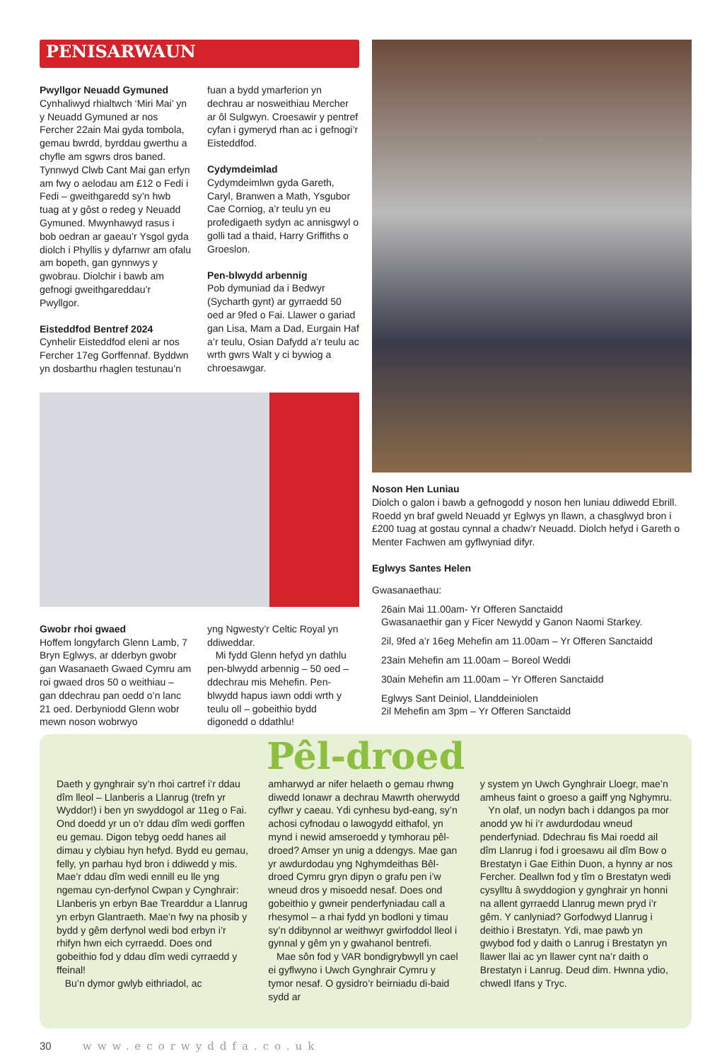PENISARWAUN
Pwyllgor Neuadd Gymuned
Cynhaliwyd rhialtwch ‘Miri Mai’ yn y Neuadd Gymuned ar nos Fercher 22ain Mai gyda tombola, gemau bwrdd, byrddau gwerthu a chyfle am sgwrs dros baned. Tynnwyd Clwb Cant Mai gan erfyn am fwy o aelodau am £12 o Fedi i Fedi – gweithgaredd sy’n hwb tuag at y gôst o redeg y Neuadd Gymuned. Mwynhawyd rasus i bob oedran ar gaeau’r Ysgol gyda diolch i Phyllis y dyfarnwr am ofalu am bopeth, gan gynnwys y gwobrau. Diolchir i bawb am gefnogi gweithgareddau’r Pwyllgor.
Eisteddfod Bentref 2024
Cynhelir Eisteddfod eleni ar nos Fercher 17eg Gorffennaf. Byddwn yn dosbarthu rhaglen testunau’n
fuan a bydd ymarferion yn dechrau ar nosweithiau Mercher ar ôl Sulgwyn. Croesawir y pentref cyfan i gymeryd rhan ac i gefnogi’r Eisteddfod.
Cydymdeimlad
Cydymdeimlwn gyda Gareth, Caryl, Branwen a Math, Ysgubor Cae Corniog, a’r teulu yn eu profedigaeth sydyn ac annisgwyl o golli tad a thaid, Harry Griffiths o Groeslon.
Pen-blwydd arbennig
Pob dymuniad da i Bedwyr (Sycharth gynt) ar gyrraedd 50 oed ar 9fed o Fai. Llawer o gariad gan Lisa, Mam a Dad, Eurgain Haf a’r teulu, Osian Dafydd a’r teulu ac wrth gwrs Walt y ci bywiog a chroesawgar.
Gwobr rhoi gwaed
Hoffem longyfarch Glenn Lamb, 7 Bryn Eglwys, ar dderbyn gwobr gan Wasanaeth Gwaed Cymru am roi gwaed dros 50 o weithiau – gan ddechrau pan oedd o’n lanc 21 oed. Derbyniodd Glenn wobr mewn noson wobrwyo
yng Ngwesty’r Celtic Royal yn ddiweddar.
Mi fydd Glenn hefyd yn dathlu pen-blwydd arbennig – 50 oed – ddechrau mis Mehefin. Pen-blwydd hapus iawn oddi wrth y teulu oll – gobeithio bydd digonedd o ddathlu!
Noson Hen Luniau
Diolch o galon i bawb a gefnogodd y noson hen luniau ddiwedd Ebrill. Roedd yn braf gweld Neuadd yr Eglwys yn llawn, a chasglwyd bron i £200 tuag at gostau cynnal a chadw’r Neuadd. Diolch hefyd i Gareth o Menter Fachwen am gyflwyniad difyr.
Eglwys Santes Helen
Gwasanaethau:
26ain Mai 11.00am- Yr Offeren Sanctaidd
Gwasanaethir gan y Ficer Newydd y Ganon Naomi Starkey.
2il, 9fed a’r 16eg Mehefin am 11.00am – Yr Offeren Sanctaidd
23ain Mehefin am 11.00am – Boreol Weddi
30ain Mehefin am 11.00am – Yr Offeren Sanctaidd
Eglwys Sant Deiniol, Llanddeiniolen
2il Mehefin am 3pm – Yr Offeren Sanctaidd
Pêl-droed
Daeth y gynghrair sy’n rhoi cartref i’r ddau dîm lleol – Llanberis a Llanrug (trefn yr Wyddor!) i ben yn swyddogol ar 11eg o Fai. Ond doedd yr un o’r ddau dîm wedi gorffen eu gemau. Digon tebyg oedd hanes ail dimau y clybiau hyn hefyd. Bydd eu gemau, felly, yn parhau hyd bron i ddiwedd y mis. Mae’r ddau dîm wedi ennill eu lle yng ngemau cyn-derfynol Cwpan y Cynghrair: Llanberis yn erbyn Bae Trearddur a Llanrug yn erbyn Glantraeth. Mae’n fwy na phosib y bydd y gêm derfynol wedi bod erbyn i’r rhifyn hwn eich cyrraedd. Does ond gobeithio fod y ddau dîm wedi cyrraedd y ffeinal!
Bu’n dymor gwlyb eithriadol, ac
amharwyd ar nifer helaeth o gemau rhwng diwedd Ionawr a dechrau Mawrth oherwydd cyflwr y caeau. Ydi cynhesu byd-eang, sy’n achosi cyfnodau o lawogydd eithafol, yn mynd i newid amseroedd y tymhorau pêl-droed? Amser yn unig a ddengys. Mae gan yr awdurdodau yng Nghymdeithas Bêl-droed Cymru gryn dipyn o grafu pen i’w wneud dros y misoedd nesaf. Does ond gobeithio y gwneir penderfyniadau call a rhesymol – a rhai fydd yn bodloni y timau sy’n ddibynnol ar weithwyr gwirfoddol lleol i gynnal y gêm yn y gwahanol bentrefi.
Mae sôn fod y VAR bondigrybwyll yn cael ei gyflwyno i Uwch Gynghrair Cymru y tymor nesaf. O gysidro’r beirniadu di-baid sydd ar
y system yn Uwch Gynghrair Lloegr, mae’n amheus faint o groeso a gaiff yng Nghymru.
Yn olaf, un nodyn bach i ddangos pa mor anodd yw hi i’r awdurdodau wneud penderfyniad. Ddechrau fis Mai roedd ail dîm Llanrug i fod i groesawu ail dîm Bow o Brestatyn i Gae Eithin Duon, a hynny ar nos Fercher. Deallwn fod y tîm o Brestatyn wedi cysylltu â swyddogion y gynghrair yn honni na allent gyrraedd Llanrug mewn pryd i’r gêm. Y canlyniad? Gorfodwyd Llanrug i deithio i Brestatyn. Ydi, mae pawb yn gwybod fod y daith o Lanrug i Brestatyn yn llawer llai ac yn llawer cynt na’r daith o Brestatyn i Lanrug. Deud dim. Hwnna ydio, chwedl Ifans y Tryc.
30 www.ecorwyddfa.co.uk